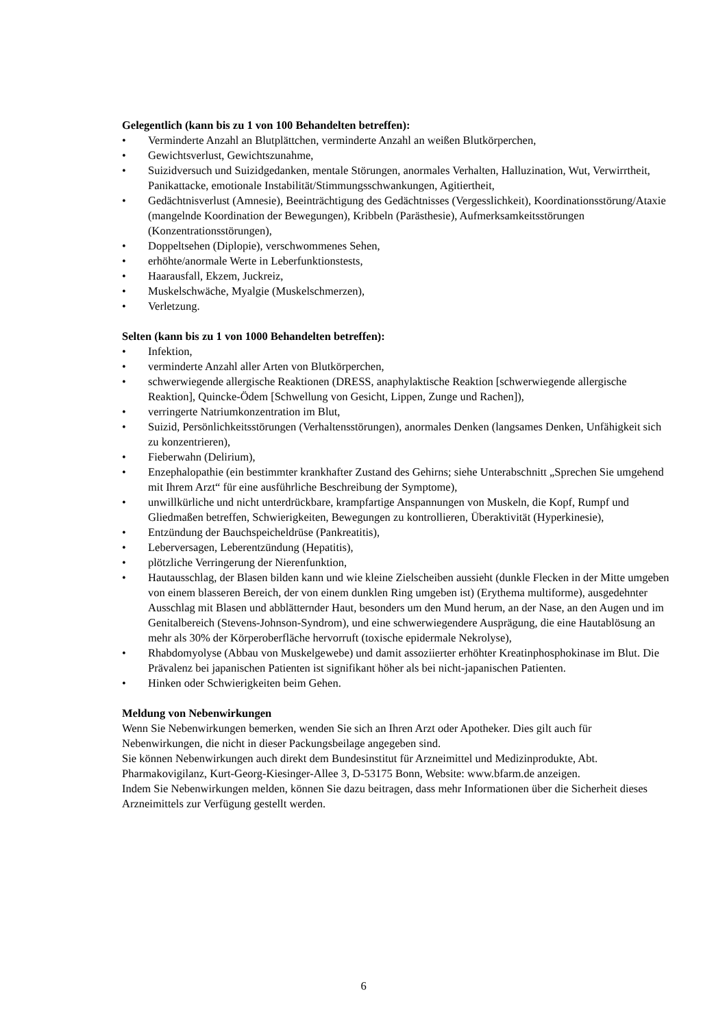Gelegentlich (kann bis zu 1 von 100 Behandelten betreffen):
• Verminderte Anzahl an Blutplättchen, verminderte Anzahl an weißen Blutkörperchen,
• Gewichtsverlust, Gewichtszunahme,
• Suizidversuch und Suizidgedanken, mentale Störungen, anormales Verhalten, Halluzination, Wut, Verwirrtheit, Panikattacke, emotionale Instabilität/Stimmungsschwankungen, Agitiertheit,
• Gedächtnisverlust (Amnesie), Beeinträchtigung des Gedächtnisses (Vergesslichkeit), Koordinationsstörung/Ataxie (mangelnde Koordination der Bewegungen), Kribbeln (Parästhesie), Aufmerksamkeitsstörungen (Konzentrationsstörungen),
• Doppeltsehen (Diplopie), verschwommenes Sehen,
• erhöhte/anormale Werte in Leberfunktionstests,
• Haarausfall, Ekzem, Juckreiz,
• Muskelschwäche, Myalgie (Muskelschmerzen),
• Verletzung.
Selten (kann bis zu 1 von 1000 Behandelten betreffen):
• Infektion,
• verminderte Anzahl aller Arten von Blutkörperchen,
• schwerwiegende allergische Reaktionen (DRESS, anaphylaktische Reaktion [schwerwiegende allergische Reaktion], Quincke-Ödem [Schwellung von Gesicht, Lippen, Zunge und Rachen]),
• verringerte Natriumkonzentration im Blut,
• Suizid, Persönlichkeitsstörungen (Verhaltensstörungen), anormales Denken (langsames Denken, Unfähigkeit sich zu konzentrieren),
• Fieberwahn (Delirium),
• Enzephalopathie (ein bestimmter krankhafter Zustand des Gehirns; siehe Unterabschnitt „Sprechen Sie umgehend mit Ihrem Arzt“ für eine ausführliche Beschreibung der Symptome),
• unwillkürliche und nicht unterdrückbare, krampfartige Anspannungen von Muskeln, die Kopf, Rumpf und Gliedmaßen betreffen, Schwierigkeiten, Bewegungen zu kontrollieren, Überaktivität (Hyperkinesie),
• Entzündung der Bauchspeicheldrüse (Pankreatitis),
• Leberversagen, Leberentzündung (Hepatitis),
• plötzliche Verringerung der Nierenfunktion,
• Hautausschlag, der Blasen bilden kann und wie kleine Zielscheiben aussieht (dunkle Flecken in der Mitte umgeben von einem blasseren Bereich, der von einem dunklen Ring umgeben ist) (Erythema multiforme), ausgedehnter Ausschlag mit Blasen und abblätternder Haut, besonders um den Mund herum, an der Nase, an den Augen und im Genitalbereich (Stevens-Johnson-Syndrom), und eine schwerwiegendere Ausprägung, die eine Hautablösung an mehr als 30% der Körperoberfläche hervorruft (toxische epidermale Nekrolyse),
• Rhabdomyolyse (Abbau von Muskelgewebe) und damit assoziierter erhöhter Kreatinphosphokinase im Blut. Die Prävalenz bei japanischen Patienten ist signifikant höher als bei nicht-japanischen Patienten.
• Hinken oder Schwierigkeiten beim Gehen.
Meldung von Nebenwirkungen
Wenn Sie Nebenwirkungen bemerken, wenden Sie sich an Ihren Arzt oder Apotheker. Dies gilt auch für Nebenwirkungen, die nicht in dieser Packungsbeilage angegeben sind.
Sie können Nebenwirkungen auch direkt dem Bundesinstitut für Arzneimittel und Medizinprodukte, Abt. Pharmakovigilanz, Kurt-Georg-Kiesinger-Allee 3, D-53175 Bonn, Website: www.bfarm.de anzeigen.
Indem Sie Nebenwirkungen melden, können Sie dazu beitragen, dass mehr Informationen über die Sicherheit dieses Arzneimittels zur Verfügung gestellt werden.
6